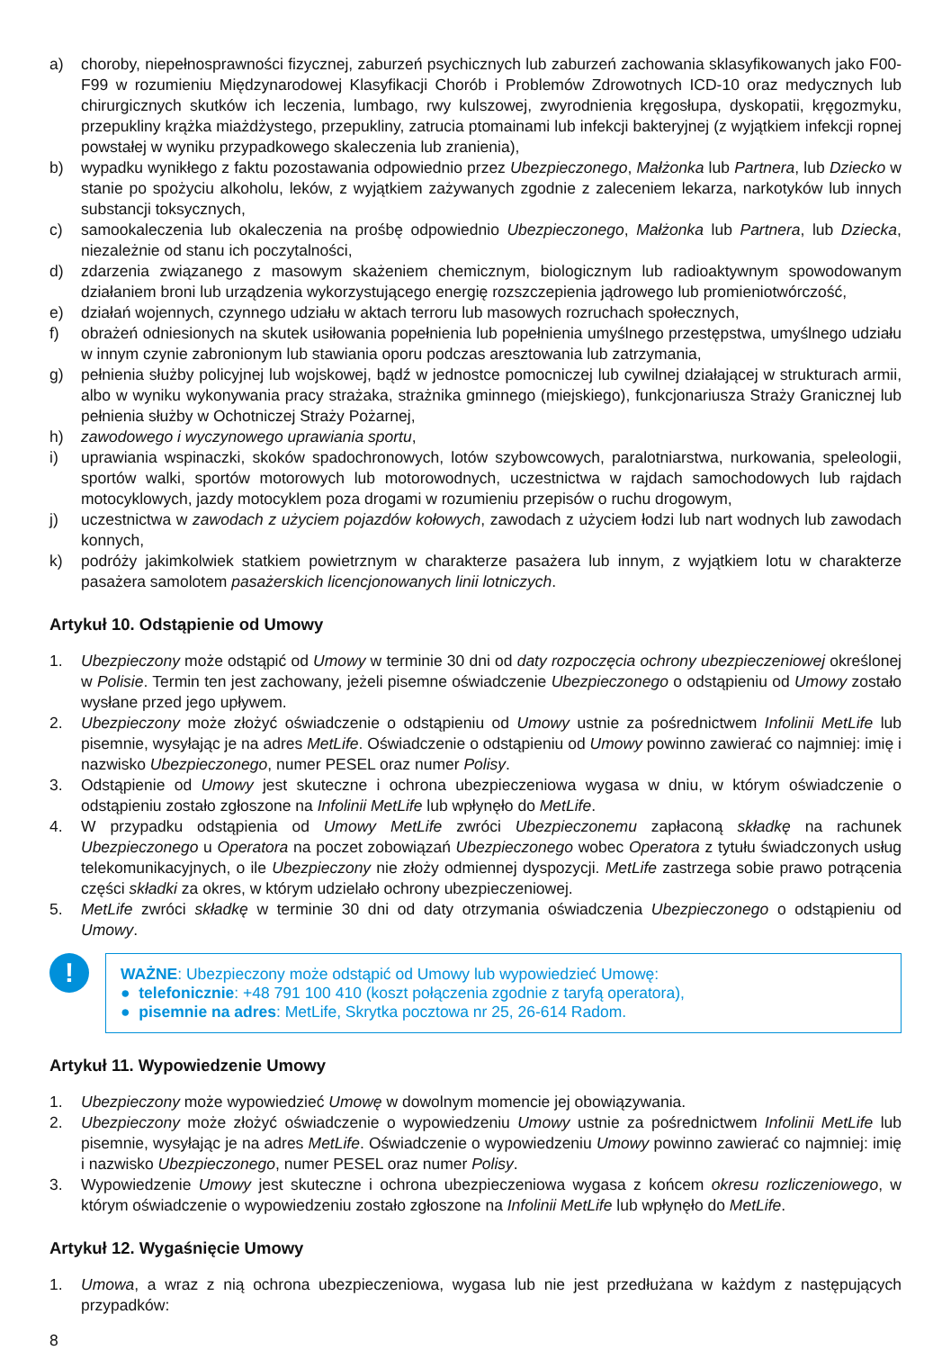a) choroby, niepełnosprawności fizycznej, zaburzeń psychicznych lub zaburzeń zachowania sklasyfikowanych jako F00-F99 w rozumieniu Międzynarodowej Klasyfikacji Chorób i Problemów Zdrowotnych ICD-10 oraz medycznych lub chirurgicznych skutków ich leczenia, lumbago, rwy kulszowej, zwyrodnienia kręgosłupa, dyskopatii, kręgozmyku, przepukliny krążka miażdżystego, przepukliny, zatrucia ptomainami lub infekcji bakteryjnej (z wyjątkiem infekcji ropnej powstałej w wyniku przypadkowego skaleczenia lub zranienia),
b) wypadku wynikłego z faktu pozostawania odpowiednio przez Ubezpieczonego, Małżonka lub Partnera, lub Dziecko w stanie po spożyciu alkoholu, leków, z wyjątkiem zażywanych zgodnie z zaleceniem lekarza, narkotyków lub innych substancji toksycznych,
c) samookaleczenia lub okaleczenia na prośbę odpowiednio Ubezpieczonego, Małżonka lub Partnera, lub Dziecka, niezależnie od stanu ich poczytalności,
d) zdarzenia związanego z masowym skażeniem chemicznym, biologicznym lub radioaktywnym spowodowanym działaniem broni lub urządzenia wykorzystującego energię rozszczepienia jądrowego lub promieniotwórczość,
e) działań wojennych, czynnego udziału w aktach terroru lub masowych rozruchach społecznych,
f) obrażeń odniesionych na skutek usiłowania popełnienia lub popełnienia umyślnego przestępstwa, umyślnego udziału w innym czynie zabronionym lub stawiania oporu podczas aresztowania lub zatrzymania,
g) pełnienia służby policyjnej lub wojskowej, bądź w jednostce pomocniczej lub cywilnej działającej w strukturach armii, albo w wyniku wykonywania pracy strażaka, strażnika gminnego (miejskiego), funkcjonariusza Straży Granicznej lub pełnienia służby w Ochotniczej Straży Pożarnej,
h) zawodowego i wyczynowego uprawiania sportu,
i) uprawiania wspinaczki, skoków spadochronowych, lotów szybowcowych, paralotniarstwa, nurkowania, speleologii, sportów walki, sportów motorowych lub motorowodnych, uczestnictwa w rajdach samochodowych lub rajdach motocyklowych, jazdy motocyklem poza drogami w rozumieniu przepisów o ruchu drogowym,
j) uczestnictwa w zawodach z użyciem pojazdów kołowych, zawodach z użyciem łodzi lub nart wodnych lub zawodach konnych,
k) podróży jakimkolwiek statkiem powietrznym w charakterze pasażera lub innym, z wyjątkiem lotu w charakterze pasażera samolotem pasażerskich licencjonowanych linii lotniczych.
Artykuł 10. Odstąpienie od Umowy
1. Ubezpieczony może odstąpić od Umowy w terminie 30 dni od daty rozpoczęcia ochrony ubezpieczeniowej określonej w Polisie. Termin ten jest zachowany, jeżeli pisemne oświadczenie Ubezpieczonego o odstąpieniu od Umowy zostało wysłane przed jego upływem.
2. Ubezpieczony może złożyć oświadczenie o odstąpieniu od Umowy ustnie za pośrednictwem Infolinii MetLife lub pisemnie, wysyłając je na adres MetLife. Oświadczenie o odstąpieniu od Umowy powinno zawierać co najmniej: imię i nazwisko Ubezpieczonego, numer PESEL oraz numer Polisy.
3. Odstąpienie od Umowy jest skuteczne i ochrona ubezpieczeniowa wygasa w dniu, w którym oświadczenie o odstąpieniu zostało zgłoszone na Infolinii MetLife lub wpłynęło do MetLife.
4. W przypadku odstąpienia od Umowy MetLife zwróci Ubezpieczonemu zapłaconą składkę na rachunek Ubezpieczonego u Operatora na poczet zobowiązań Ubezpieczonego wobec Operatora z tytułu świadczonych usług telekomunikacyjnych, o ile Ubezpieczony nie złoży odmiennej dyspozycji. MetLife zastrzega sobie prawo potrącenia części składki za okres, w którym udzielało ochrony ubezpieczeniowej.
5. MetLife zwróci składkę w terminie 30 dni od daty otrzymania oświadczenia Ubezpieczonego o odstąpieniu od Umowy.
!
WAŻNE: Ubezpieczony może odstąpić od Umowy lub wypowiedzieć Umowę:
● telefonicznie: +48 791 100 410 (koszt połączenia zgodnie z taryfą operatora),
● pisemnie na adres: MetLife, Skrytka pocztowa nr 25, 26-614 Radom.
Artykuł 11. Wypowiedzenie Umowy
1. Ubezpieczony może wypowiedzieć Umowę w dowolnym momencie jej obowiązywania.
2. Ubezpieczony może złożyć oświadczenie o wypowiedzeniu Umowy ustnie za pośrednictwem Infolinii MetLife lub pisemnie, wysyłając je na adres MetLife. Oświadczenie o wypowiedzeniu Umowy powinno zawierać co najmniej: imię i nazwisko Ubezpieczonego, numer PESEL oraz numer Polisy.
3. Wypowiedzenie Umowy jest skuteczne i ochrona ubezpieczeniowa wygasa z końcem okresu rozliczeniowego, w którym oświadczenie o wypowiedzeniu zostało zgłoszone na Infolinii MetLife lub wpłynęło do MetLife.
Artykuł 12. Wygaśnięcie Umowy
1. Umowa, a wraz z nią ochrona ubezpieczeniowa, wygasa lub nie jest przedłużana w każdym z następujących przypadków:
8